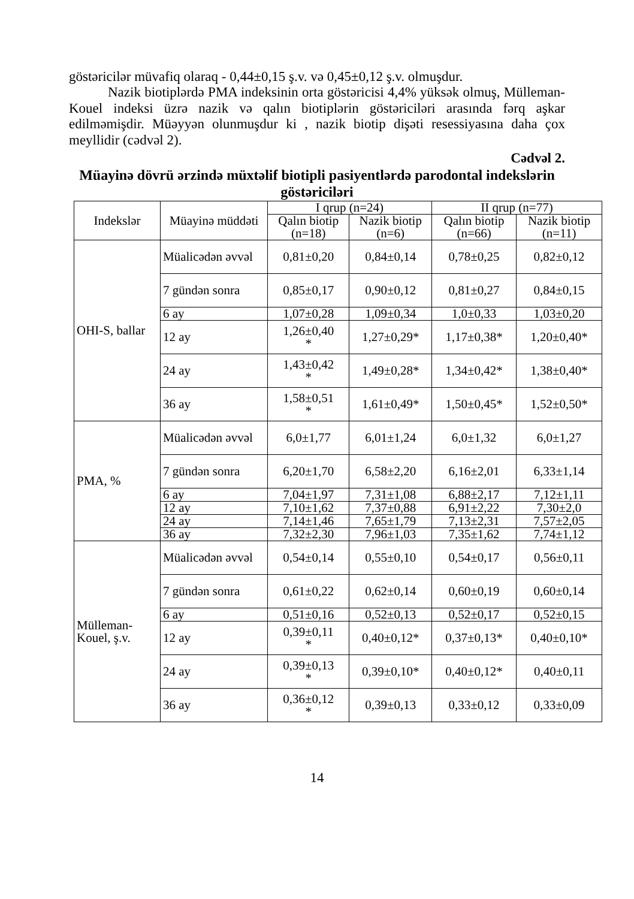göstəricilər müvafiq olaraq - 0,44±0,15 ş.v. və 0,45±0,12 ş.v. olmuşdur.
Nazik biotiplərdə PMA indeksinin orta göstəricisi 4,4% yüksək olmuş, Mülleman-Kouel indeksi üzrə nazik və qalın biotiplərin göstəriciləri arasında fərq aşkar edilməmişdir. Müəyyən olunmuşdur ki , nazik biotip dişəti resessiyasına daha çox meyllidir (cədvəl 2).
Cədvəl 2.
Müayinə dövrü ərzində müxtəlif biotipli pasiyentlərdə parodontal indekslərin göstəriciləri
| Indekslər | Müayinə müddəti | I qrup (n=24) | | II qrup (n=77) | |
| --- | --- | --- | --- | --- | --- |
| | | Qalın biotip (n=18) | Nazik biotip (n=6) | Qalın biotip (n=66) | Nazik biotip (n=11) |
| OHI-S, ballar | Müalicədən əvvəl | 0,81±0,20 | 0,84±0,14 | 0,78±0,25 | 0,82±0,12 |
| | 7 gündən sonra | 0,85±0,17 | 0,90±0,12 | 0,81±0,27 | 0,84±0,15 |
| | 6 ay | 1,07±0,28 | 1,09±0,34 | 1,0±0,33 | 1,03±0,20 |
| | 12 ay | 1,26±0,40 * | 1,27±0,29* | 1,17±0,38* | 1,20±0,40* |
| | 24 ay | 1,43±0,42 * | 1,49±0,28* | 1,34±0,42* | 1,38±0,40* |
| | 36 ay | 1,58±0,51 * | 1,61±0,49* | 1,50±0,45* | 1,52±0,50* |
| PMA, % | Müalicədən əvvəl | 6,0±1,77 | 6,01±1,24 | 6,0±1,32 | 6,0±1,27 |
| | 7 gündən sonra | 6,20±1,70 | 6,58±2,20 | 6,16±2,01 | 6,33±1,14 |
| | 6 ay | 7,04±1,97 | 7,31±1,08 | 6,88±2,17 | 7,12±1,11 |
| | 12 ay | 7,10±1,62 | 7,37±0,88 | 6,91±2,22 | 7,30±2,0 |
| | 24 ay | 7,14±1,46 | 7,65±1,79 | 7,13±2,31 | 7,57±2,05 |
| | 36 ay | 7,32±2,30 | 7,96±1,03 | 7,35±1,62 | 7,74±1,12 |
| Mülleman-Kouel, ş.v. | Müalicədən əvvəl | 0,54±0,14 | 0,55±0,10 | 0,54±0,17 | 0,56±0,11 |
| | 7 gündən sonra | 0,61±0,22 | 0,62±0,14 | 0,60±0,19 | 0,60±0,14 |
| | 6 ay | 0,51±0,16 | 0,52±0,13 | 0,52±0,17 | 0,52±0,15 |
| | 12 ay | 0,39±0,11 * | 0,40±0,12* | 0,37±0,13* | 0,40±0,10* |
| | 24 ay | 0,39±0,13 * | 0,39±0,10* | 0,40±0,12* | 0,40±0,11 |
| | 36 ay | 0,36±0,12 * | 0,39±0,13 | 0,33±0,12 | 0,33±0,09 |
14